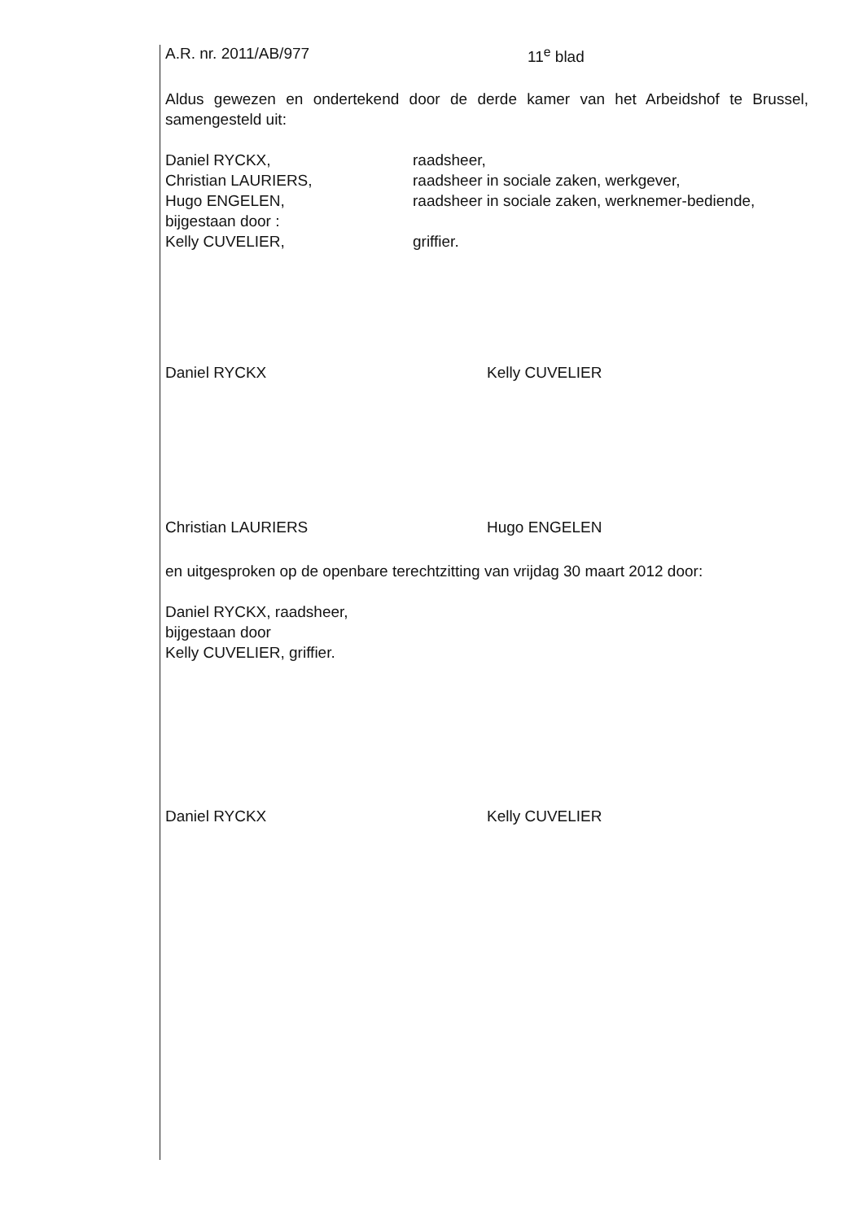A.R. nr. 2011/AB/977 11<sup>e</sup> blad
Aldus gewezen en ondertekend door de derde kamer van het Arbeidshof te Brussel, samengesteld uit:
Daniel RYCKX, raadsheer,
Christian LAURIERS, raadsheer in sociale zaken, werkgever,
Hugo ENGELEN, raadsheer in sociale zaken, werknemer-bediende,
bijgestaan door :
Kelly CUVELIER, griffier.
Daniel RYCKX
Kelly CUVELIER
Christian LAURIERS
Hugo ENGELEN
en uitgesproken op de openbare terechtzitting van vrijdag 30 maart 2012 door:
Daniel RYCKX, raadsheer,
bijgestaan door
Kelly CUVELIER, griffier.
Daniel RYCKX
Kelly CUVELIER